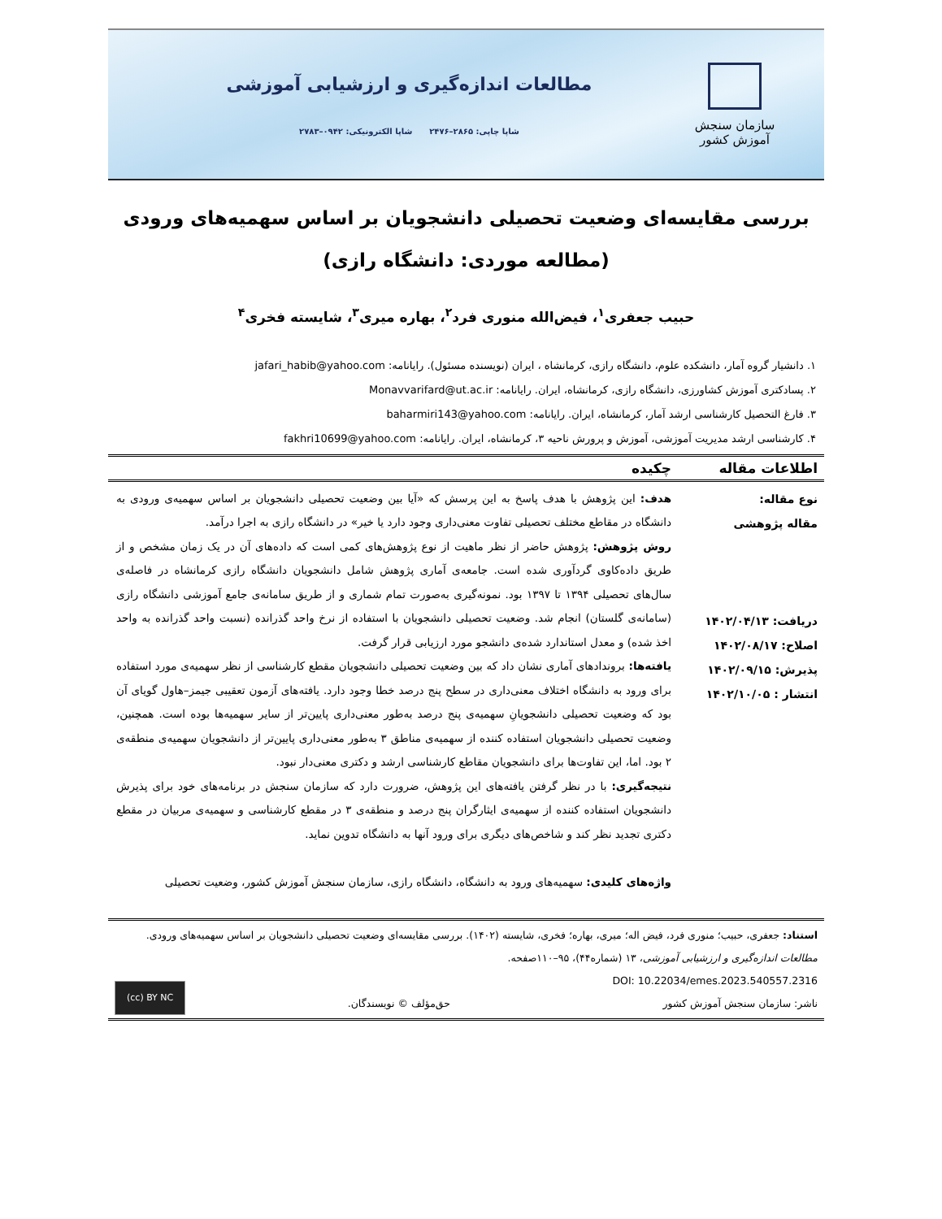سازمان سنجش آموزش کشور
مطالعات اندازه‌گیری و ارزشیابی آموزشی
شاپا چاپی: ۲۸۶۵–۲۴۷۶ شاپا الکترونیکی: ۰۹۴۲–۲۷۸۳
بررسی مقایسه‌ای وضعیت تحصیلی دانشجویان بر اساس سهمیه‌های ورودی
(مطالعه موردی: دانشگاه رازی)
حبیب جعفری<sup>۱</sup>، فیض‌الله منوری فرد<sup>۲</sup>، بهاره میری<sup>۳</sup>، شایسته فخری<sup>۴</sup>
۱. دانشیار گروه آمار، دانشکده علوم، دانشگاه رازی، کرمانشاه ، ایران (نویسنده مسئول). رایانامه: jafari_habib@yahoo.com
۲. پسادکتری آموزش کشاورزی، دانشگاه رازی، کرمانشاه، ایران. رایانامه: Monavvarifard@ut.ac.ir
۳. فارغ التحصیل کارشناسی ارشد آمار، کرمانشاه، ایران. رایانامه: baharmiri143@yahoo.com
۴. کارشناسی ارشد مدیریت آموزشی، آموزش و پرورش ناحیه ۳، کرمانشاه، ایران. رایانامه: fakhri10699@yahoo.com
اطلاعات مقاله چکیده
نوع مقاله:
مقاله پژوهشی
دریافت: ۱۴۰۲/۰۴/۱۳
اصلاح: ۱۴۰۲/۰۸/۱۷
پذیرش: ۱۴۰۲/۰۹/۱۵
انتشار : ۱۴۰۲/۱۰/۰۵
هدف: این پژوهش با هدف پاسخ به این پرسش که «آیا بین وضعیت تحصیلی دانشجویان بر اساس سهمیه‌ی ورودی به دانشگاه در مقاطع مختلف تحصیلی تفاوت معنی‌داری وجود دارد یا خیر» در دانشگاه رازی به اجرا درآمد.
روش پژوهش: پژوهش حاضر از نظر ماهیت از نوع پژوهش‌های کمی است که داده‌های آن در یک زمان مشخص و از طریق داده‌کاوی گردآوری شده است. جامعه‌ی آماری پژوهش شامل دانشجویان دانشگاه رازی کرمانشاه در فاصله‌ی سال‌های تحصیلی ۱۳۹۴ تا ۱۳۹۷ بود. نمونه‌گیری به‌صورت تمام شماری و از طریق سامانه‌ی جامع آموزشی دانشگاه رازی (سامانه‌ی گلستان) انجام شد. وضعیت تحصیلی دانشجویان با استفاده از نرخ واحد گذرانده (نسبت واحد گذرانده به واحد اخذ شده) و معدل استاندارد شده‌ی دانشجو مورد ارزیابی قرار گرفت.
یافته‌ها: بروندادهای آماری نشان داد که بین وضعیت تحصیلی دانشجویان مقطع کارشناسی از نظر سهمیه‌ی مورد استفاده برای ورود به دانشگاه اختلاف معنی‌داری در سطح پنج درصد خطا وجود دارد. یافته‌های آزمون تعقیبی جیمز–هاول گویای آن بود که وضعیت تحصیلی دانشجویانِ سهمیه‌ی پنج درصد به‌طور معنی‌داری پایین‌تر از سایر سهمیه‌ها بوده است. همچنین، وضعیت تحصیلی دانشجویان استفاده کننده از سهمیه‌ی مناطق ۳ به‌طور معنی‌داری پایین‌تر از دانشجویان سهمیه‌ی منطقه‌ی ۲ بود. اما، این تفاوت‌ها برای دانشجویان مقاطع کارشناسی ارشد و دکتری معنی‌دار نبود.
نتیجه‌گیری: با در نظر گرفتن یافته‌های این پژوهش، ضرورت دارد که سازمان سنجش در برنامه‌های خود برای پذیرش دانشجویان استفاده کننده از سهمیه‌ی ایثارگران پنج درصد و منطقه‌ی ۳ در مقطع کارشناسی و سهمیه‌ی مربیان در مقطع دکتری تجدید نظر کند و شاخص‌های دیگری برای ورود آنها به دانشگاه تدوین نماید.
واژه‌های کلیدی: سهمیه‌های ورود به دانشگاه، دانشگاه رازی، سازمان سنجش آموزش کشور، وضعیت تحصیلی
استناد: جعفری، حبیب؛ منوری فرد، فیض اله؛ میری، بهاره؛ فخری، شایسته (۱۴۰۲). بررسی مقایسه‌ای وضعیت تحصیلی دانشجویان بر اساس سهمیه‌های ورودی.
مطالعات اندازه‌گیری و ارزشیابی آموزشی، ۱۳ (شماره۴۴)، ۹۵–۱۱۰صفحه.
DOI: 10.22034/emes.2023.540557.2316
ناشر: سازمان سنجش آموزش کشور
حق‌مؤلف © نویسندگان.
(cc) BY NC